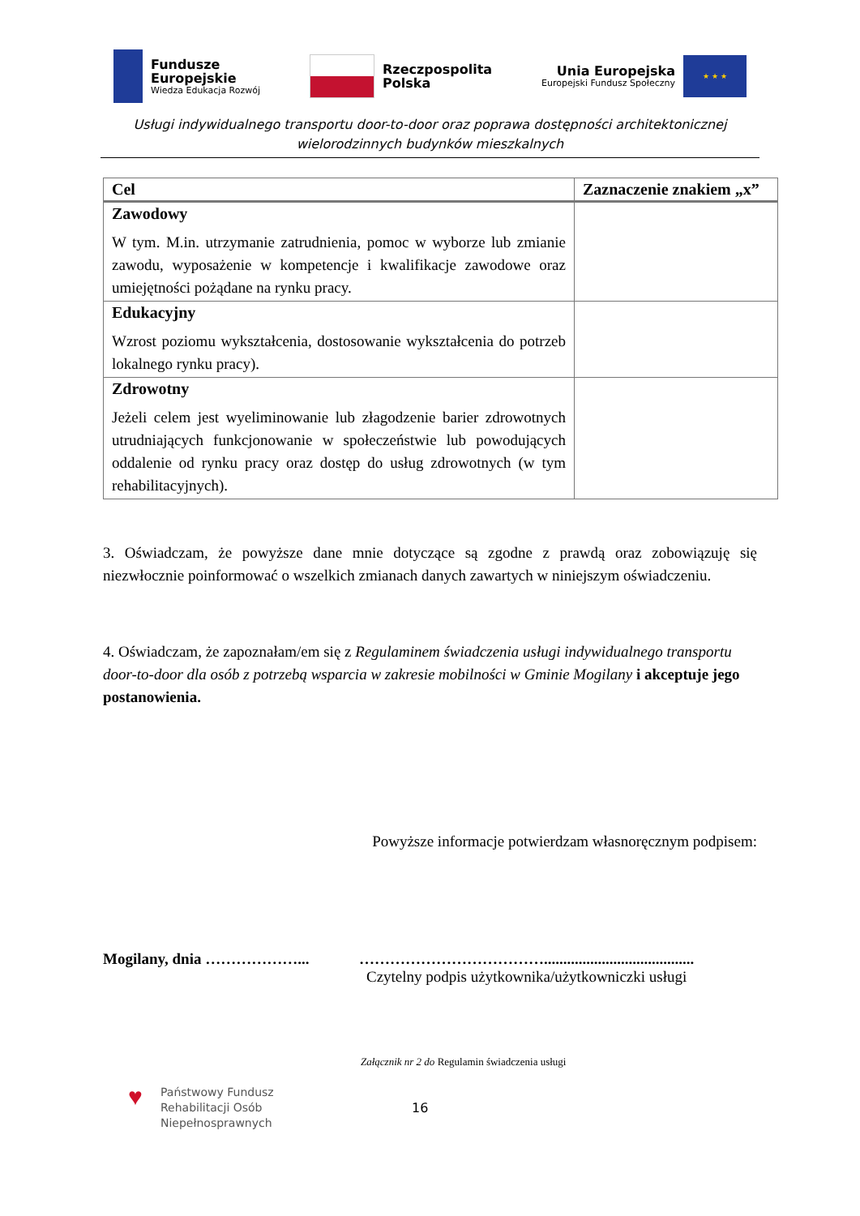Fundusze
Europejskie
Wiedza Edukacja Rozwój
Rzeczpospolita
Polska
Unia Europejska
Europejski Fundusz Społeczny
★ ★ ★
Usługi indywidualnego transportu door-to-door oraz poprawa dostępności architektonicznej wielorodzinnych budynków mieszkalnych
| Cel | Zaznaczenie znakiem „x” |
| --- | --- |
| Zawodowy W tym. M.in. utrzymanie zatrudnienia, pomoc w wyborze lub zmianie zawodu, wyposażenie w kompetencje i kwalifikacje zawodowe oraz umiejętności pożądane na rynku pracy. | |
| Edukacyjny Wzrost poziomu wykształcenia, dostosowanie wykształcenia do potrzeb lokalnego rynku pracy). | |
| Zdrowotny Jeżeli celem jest wyeliminowanie lub złagodzenie barier zdrowotnych utrudniających funkcjonowanie w społeczeństwie lub powodujących oddalenie od rynku pracy oraz dostęp do usług zdrowotnych (w tym rehabilitacyjnych). | |
3. Oświadczam, że powyższe dane mnie dotyczące są zgodne z prawdą oraz zobowiązuję się niezwłocznie poinformować o wszelkich zmianach danych zawartych w niniejszym oświadczeniu.
4. Oświadczam, że zapoznałam/em się z Regulaminem świadczenia usługi indywidualnego transportu door-to-door dla osób z potrzebą wsparcia w zakresie mobilności w Gminie Mogilany i akceptuje jego postanowienia.
Powyższe informacje potwierdzam własnoręcznym podpisem:
Mogilany, dnia ………………... ……………………………….......................................
Czytelny podpis użytkownika/użytkowniczki usługi
Załącznik nr 2 do Regulamin świadczenia usługi
♥
Państwowy Fundusz
Rehabilitacji Osób
Niepełnosprawnych
16